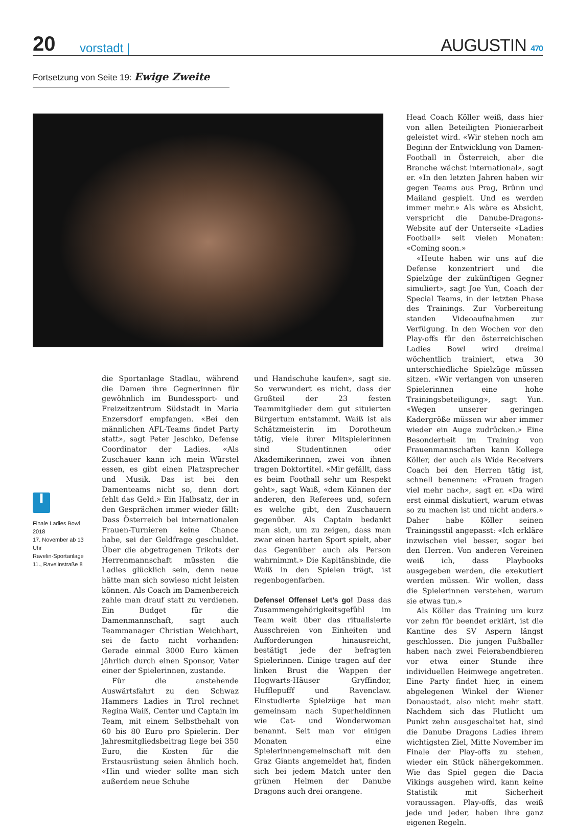20
vorstadt |
AUGUSTIN 470
Fortsetzung von Seite 19: Ewige Zweite
i
Finale Ladies Bowl 2018
17. November ab 13 Uhr
Ravelin-Sportanlage
11., Ravelinstraße 8
die Sportanlage Stadlau, während die Damen ihre Gegnerinnen für gewöhnlich im Bundessport- und Freizeitzentrum Südstadt in Maria Enzersdorf empfangen. «Bei den männlichen AFL-Teams findet Party statt», sagt Peter Jeschko, Defense Coordinator der Ladies. «Als Zuschauer kann ich mein Würstel essen, es gibt einen Platzsprecher und Musik. Das ist bei den Damenteams nicht so, denn dort fehlt das Geld.» Ein Halbsatz, der in den Gesprächen immer wieder fällt: Dass Österreich bei internationalen Frauen-Turnieren keine Chance habe, sei der Geldfrage geschuldet. Über die abgetragenen Trikots der Herrenmannschaft müssten die Ladies glücklich sein, denn neue hätte man sich sowieso nicht leisten können. Als Coach im Damenbereich zahle man drauf statt zu verdienen. Ein Budget für die Damenmannschaft, sagt auch Teammanager Christian Weichhart, sei de facto nicht vorhanden: Gerade einmal 3000 Euro kämen jährlich durch einen Sponsor, Vater einer der Spielerinnen, zustande.
Für die anstehende Auswärtsfahrt zu den Schwaz Hammers Ladies in Tirol rechnet Regina Waiß, Center und Captain im Team, mit einem Selbstbehalt von 60 bis 80 Euro pro Spielerin. Der Jahresmitgliedsbeitrag liege bei 350 Euro, die Kosten für die Erstausrüstung seien ähnlich hoch. «Hin und wieder sollte man sich außerdem neue Schuhe
und Handschuhe kaufen», sagt sie. So verwundert es nicht, dass der Großteil der 23 festen Teammitglieder dem gut situierten Bürgertum entstammt. Waiß ist als Schätzmeisterin im Dorotheum tätig, viele ihrer Mitspielerinnen sind Studentinnen oder Akademikerinnen, zwei von ihnen tragen Doktortitel. «Mir gefällt, dass es beim Football sehr um Respekt geht», sagt Waiß, «dem Können der anderen, den Referees und, sofern es welche gibt, den Zuschauern gegenüber. Als Captain bedankt man sich, um zu zeigen, dass man zwar einen harten Sport spielt, aber das Gegenüber auch als Person wahrnimmt.» Die Kapitänsbinde, die Waiß in den Spielen trägt, ist regenbogenfarben.
Defense! Offense! Let’s go! Dass das Zusammengehörigkeitsgefühl im Team weit über das ritualisierte Ausschreien von Einheiten und Aufforderungen hinausreicht, bestätigt jede der befragten Spielerinnen. Einige tragen auf der linken Brust die Wappen der Hogwarts-Häuser Gryffindor, Hufflepufff und Ravenclaw. Einstudierte Spielzüge hat man gemeinsam nach Superheldinnen wie Cat- und Wonderwoman benannt. Seit man vor einigen Monaten eine Spielerinnengemeinschaft mit den Graz Giants angemeldet hat, finden sich bei jedem Match unter den grünen Helmen der Danube Dragons auch drei orangene.
Head Coach Köller weiß, dass hier von allen Beteiligten Pionierarbeit geleistet wird. «Wir stehen noch am Beginn der Entwicklung von Damen-Football in Österreich, aber die Branche wächst international», sagt er. «In den letzten Jahren haben wir gegen Teams aus Prag, Brünn und Mailand gespielt. Und es werden immer mehr.» Als wäre es Absicht, verspricht die Danube-Dragons-Website auf der Unterseite «Ladies Football» seit vielen Monaten: «Coming soon.»
«Heute haben wir uns auf die Defense konzentriert und die Spielzüge der zukünftigen Gegner simuliert», sagt Joe Yun, Coach der Special Teams, in der letzten Phase des Trainings. Zur Vorbereitung standen Videoaufnahmen zur Verfügung. In den Wochen vor den Play-offs für den österreichischen Ladies Bowl wird dreimal wöchentlich trainiert, etwa 30 unterschiedliche Spielzüge müssen sitzen. «Wir verlangen von unseren Spielerinnen eine hohe Trainingsbeteiligung», sagt Yun. «Wegen unserer geringen Kadergröße müssen wir aber immer wieder ein Auge zudrücken.» Eine Besonderheit im Training von Frauenmannschaften kann Kollege Köller, der auch als Wide Receivers Coach bei den Herren tätig ist, schnell benennen: «Frauen fragen viel mehr nach», sagt er. «Da wird erst einmal diskutiert, warum etwas so zu machen ist und nicht anders.» Daher habe Köller seinen Trainingsstil angepasst: «Ich erkläre inzwischen viel besser, sogar bei den Herren. Von anderen Vereinen weiß ich, dass Playbooks ausgegeben werden, die exekutiert werden müssen. Wir wollen, dass die Spielerinnen verstehen, warum sie etwas tun.»
Als Köller das Training um kurz vor zehn für beendet erklärt, ist die Kantine des SV Aspern längst geschlossen. Die jungen Fußballer haben nach zwei Feierabendbieren vor etwa einer Stunde ihre individuellen Heimwege angetreten. Eine Party findet hier, in einem abgelegenen Winkel der Wiener Donaustadt, also nicht mehr statt. Nachdem sich das Flutlicht um Punkt zehn ausgeschaltet hat, sind die Danube Dragons Ladies ihrem wichtigsten Ziel, Mitte November im Finale der Play-offs zu stehen, wieder ein Stück nähergekommen. Wie das Spiel gegen die Dacia Vikings ausgehen wird, kann keine Statistik mit Sicherheit voraussagen. Play-offs, das weiß jede und jeder, haben ihre ganz eigenen Regeln.